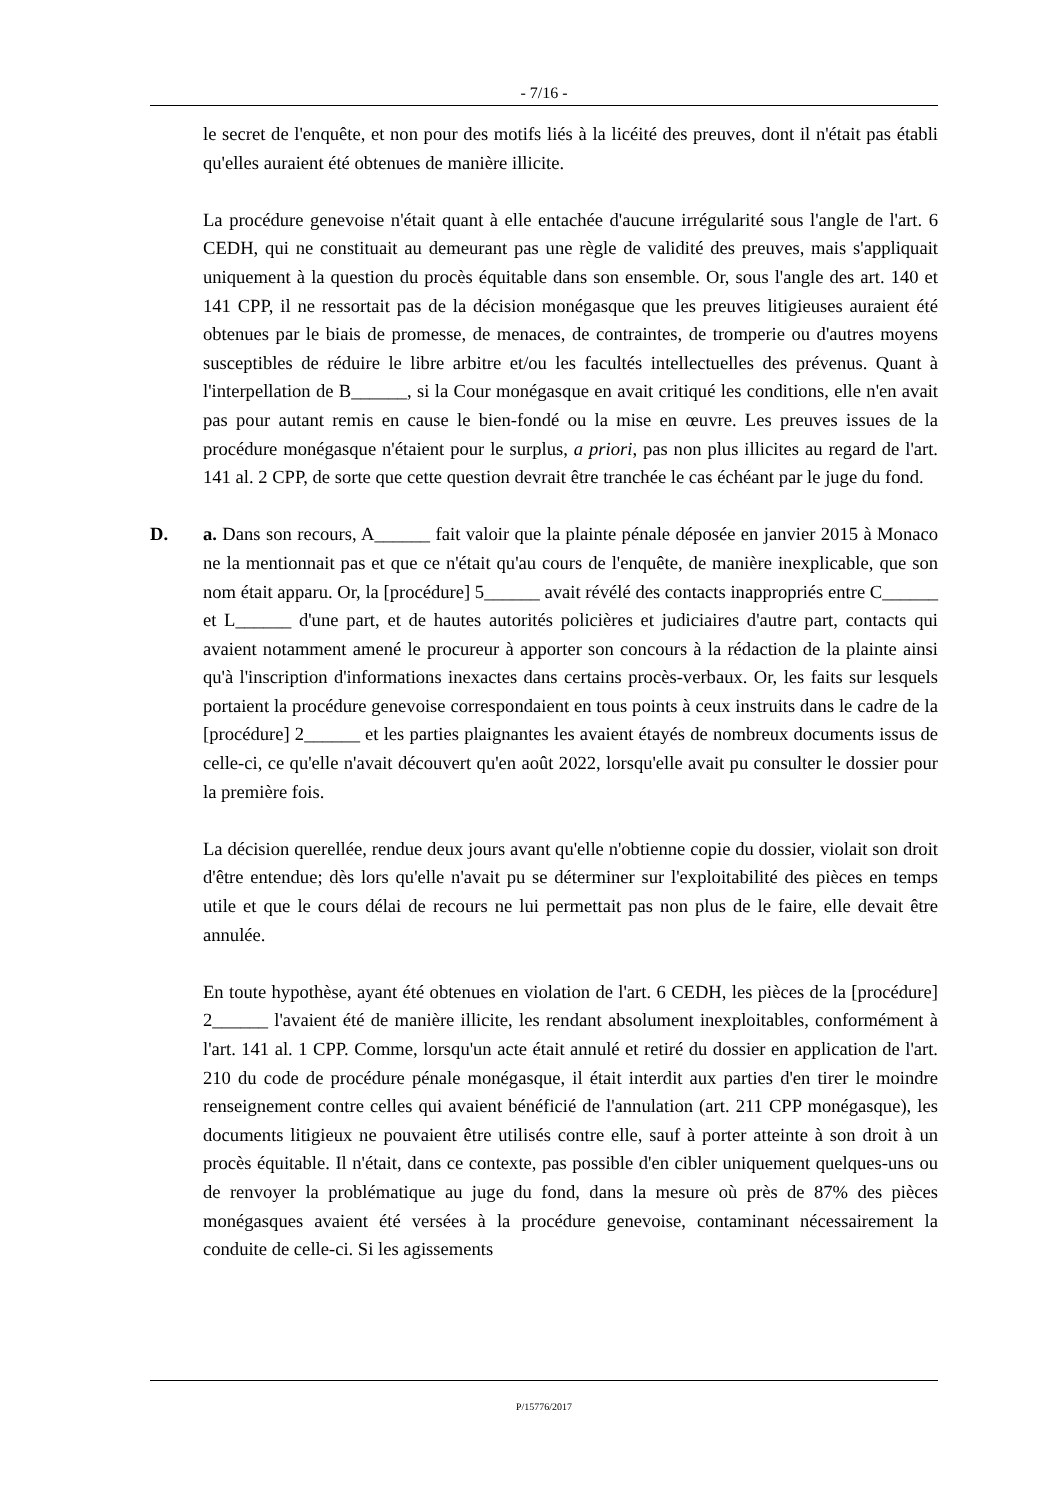- 7/16 -
le secret de l'enquête, et non pour des motifs liés à la licéité des preuves, dont il n'était pas établi qu'elles auraient été obtenues de manière illicite.
La procédure genevoise n'était quant à elle entachée d'aucune irrégularité sous l'angle de l'art. 6 CEDH, qui ne constituait au demeurant pas une règle de validité des preuves, mais s'appliquait uniquement à la question du procès équitable dans son ensemble. Or, sous l'angle des art. 140 et 141 CPP, il ne ressortait pas de la décision monégasque que les preuves litigieuses auraient été obtenues par le biais de promesse, de menaces, de contraintes, de tromperie ou d'autres moyens susceptibles de réduire le libre arbitre et/ou les facultés intellectuelles des prévenus. Quant à l'interpellation de B______, si la Cour monégasque en avait critiqué les conditions, elle n'en avait pas pour autant remis en cause le bien-fondé ou la mise en œuvre. Les preuves issues de la procédure monégasque n'étaient pour le surplus, a priori, pas non plus illicites au regard de l'art. 141 al. 2 CPP, de sorte que cette question devrait être tranchée le cas échéant par le juge du fond.
D. a. Dans son recours, A______ fait valoir que la plainte pénale déposée en janvier 2015 à Monaco ne la mentionnait pas et que ce n'était qu'au cours de l'enquête, de manière inexplicable, que son nom était apparu. Or, la [procédure] 5______ avait révélé des contacts inappropriés entre C______ et L______ d'une part, et de hautes autorités policières et judiciaires d'autre part, contacts qui avaient notamment amené le procureur à apporter son concours à la rédaction de la plainte ainsi qu'à l'inscription d'informations inexactes dans certains procès-verbaux. Or, les faits sur lesquels portaient la procédure genevoise correspondaient en tous points à ceux instruits dans le cadre de la [procédure] 2______ et les parties plaignantes les avaient étayés de nombreux documents issus de celle-ci, ce qu'elle n'avait découvert qu'en août 2022, lorsqu'elle avait pu consulter le dossier pour la première fois.
La décision querellée, rendue deux jours avant qu'elle n'obtienne copie du dossier, violait son droit d'être entendue; dès lors qu'elle n'avait pu se déterminer sur l'exploitabilité des pièces en temps utile et que le cours délai de recours ne lui permettait pas non plus de le faire, elle devait être annulée.
En toute hypothèse, ayant été obtenues en violation de l'art. 6 CEDH, les pièces de la [procédure] 2______ l'avaient été de manière illicite, les rendant absolument inexploitables, conformément à l'art. 141 al. 1 CPP. Comme, lorsqu'un acte était annulé et retiré du dossier en application de l'art. 210 du code de procédure pénale monégasque, il était interdit aux parties d'en tirer le moindre renseignement contre celles qui avaient bénéficié de l'annulation (art. 211 CPP monégasque), les documents litigieux ne pouvaient être utilisés contre elle, sauf à porter atteinte à son droit à un procès équitable. Il n'était, dans ce contexte, pas possible d'en cibler uniquement quelques-uns ou de renvoyer la problématique au juge du fond, dans la mesure où près de 87% des pièces monégasques avaient été versées à la procédure genevoise, contaminant nécessairement la conduite de celle-ci. Si les agissements
P/15776/2017